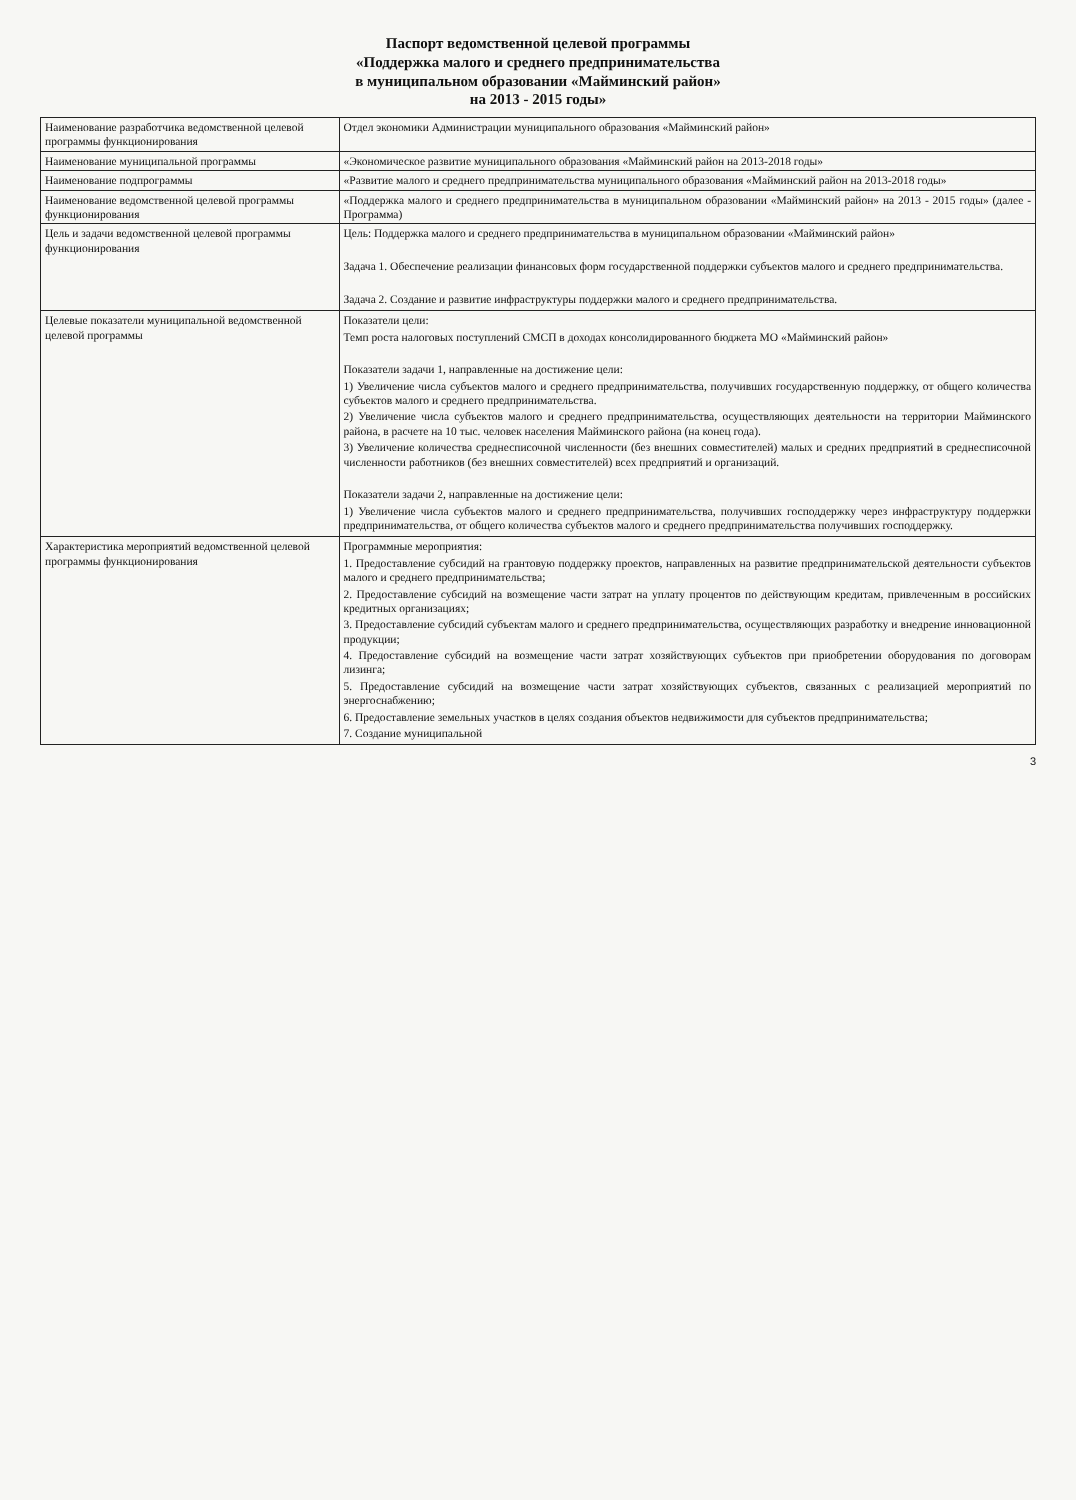Паспорт ведомственной целевой программы
«Поддержка малого и среднего предпринимательства
в муниципальном образовании «Майминский район»
на 2013 - 2015 годы»
| Наименование разработчика ведомственной целевой программы функционирования | Отдел экономики Администрации муниципального образования «Майминский район» |
| Наименование муниципальной программы | «Экономическое развитие муниципального образования «Майминский район на 2013-2018 годы» |
| Наименование подпрограммы | «Развитие малого и среднего предпринимательства муниципального образования «Майминский район на 2013-2018 годы» |
| Наименование ведомственной целевой программы функционирования | «Поддержка малого и среднего предпринимательства в муниципальном образовании «Майминский район» на 2013 - 2015 годы» (далее - Программа) |
| Цель и задачи ведомственной целевой программы функционирования | Цель: Поддержка малого и среднего предпринимательства в муниципальном образовании «Майминский район» Задача 1. Обеспечение реализации финансовых форм государственной поддержки субъектов малого и среднего предпринимательства. Задача 2. Создание и развитие инфраструктуры поддержки малого и среднего предпринимательства. |
| Целевые показатели муниципальной ведомственной целевой программы | Показатели цели: Темп роста налоговых поступлений СМСП в доходах консолидированного бюджета МО «Майминский район» Показатели задачи 1, направленные на достижение цели: 1) Увеличение числа субъектов малого и среднего предпринимательства, получивших государственную поддержку, от общего количества субъектов малого и среднего предпринимательства. 2) Увеличение числа субъектов малого и среднего предпринимательства, осуществляющих деятельности на территории Майминского района, в расчете на 10 тыс. человек населения Майминского района (на конец года). 3) Увеличение количества среднесписочной численности (без внешних совместителей) малых и средних предприятий в среднесписочной численности работников (без внешних совместителей) всех предприятий и организаций. Показатели задачи 2, направленные на достижение цели: 1) Увеличение числа субъектов малого и среднего предпринимательства, получивших господдержку через инфраструктуру поддержки предпринимательства, от общего количества субъектов малого и среднего предпринимательства получивших господдержку. |
| Характеристика мероприятий ведомственной целевой программы функционирования | Программные мероприятия: 1. Предоставление субсидий на грантовую поддержку проектов, направленных на развитие предпринимательской деятельности субъектов малого и среднего предпринимательства; 2. Предоставление субсидий на возмещение части затрат на уплату процентов по действующим кредитам, привлеченным в российских кредитных организациях; 3. Предоставление субсидий субъектам малого и среднего предпринимательства, осуществляющих разработку и внедрение инновационной продукции; 4. Предоставление субсидий на возмещение части затрат хозяйствующих субъектов при приобретении оборудования по договорам лизинга; 5. Предоставление субсидий на возмещение части затрат хозяйствующих субъектов, связанных с реализацией мероприятий по энергоснабжению; 6. Предоставление земельных участков в целях создания объектов недвижимости для субъектов предпринимательства; 7. Создание муниципальной |
3